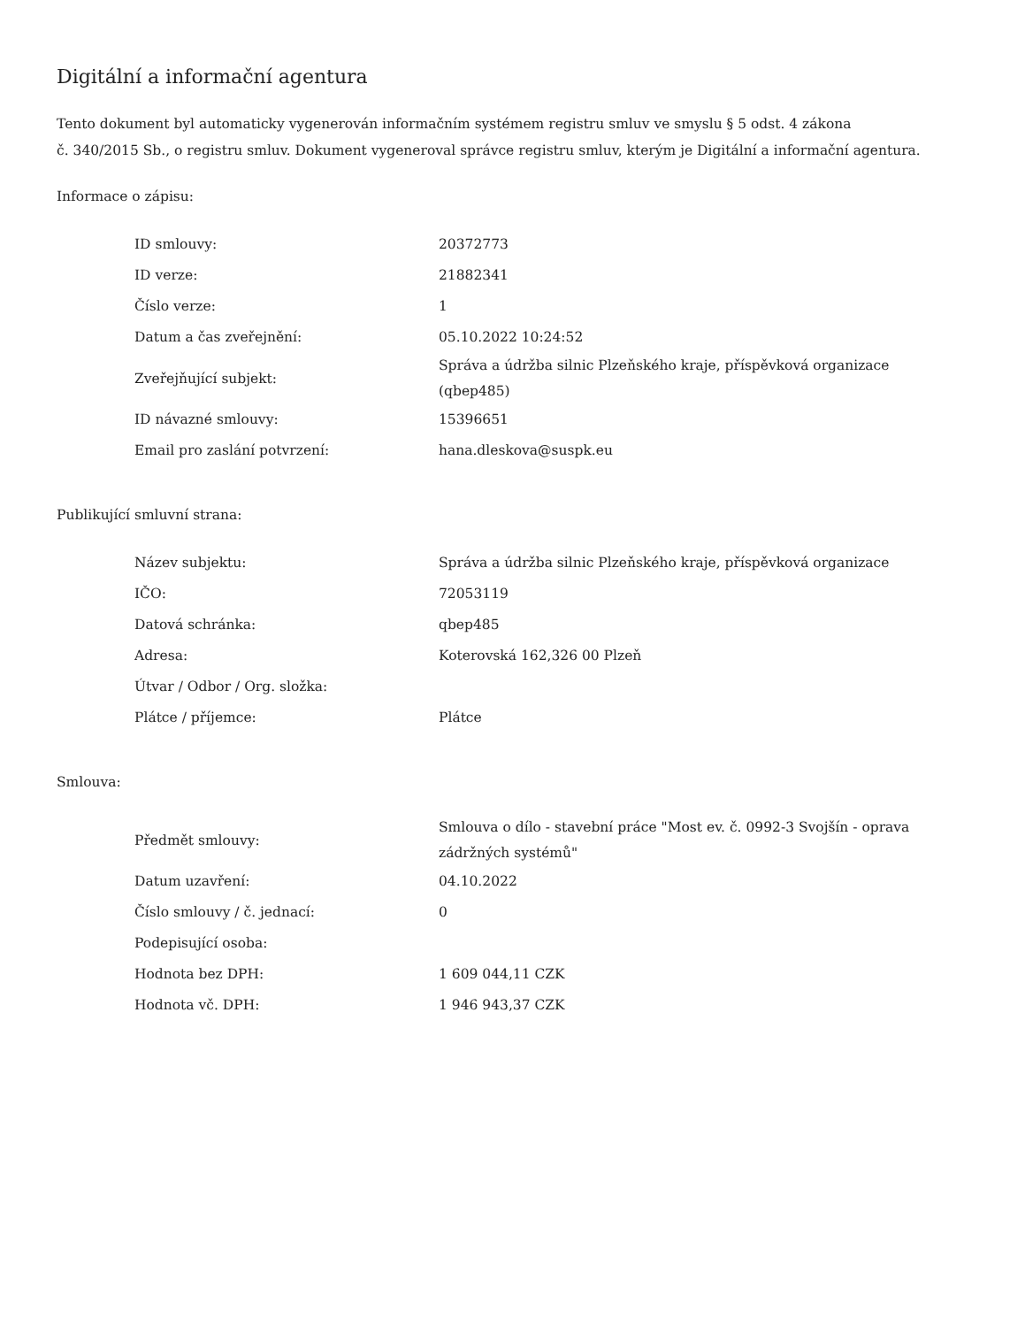Digitální a informační agentura
Tento dokument byl automaticky vygenerován informačním systémem registru smluv ve smyslu § 5 odst. 4 zákona
č. 340/2015 Sb., o registru smluv. Dokument vygeneroval správce registru smluv, kterým je Digitální a informační agentura.
Informace o zápisu:
| ID smlouvy: | 20372773 |
| ID verze: | 21882341 |
| Číslo verze: | 1 |
| Datum a čas zveřejnění: | 05.10.2022 10:24:52 |
| Zveřejňující subjekt: | Správa a údržba silnic Plzeňského kraje, příspěvková organizace (qbep485) |
| ID návazné smlouvy: | 15396651 |
| Email pro zaslání potvrzení: | hana.dleskova@suspk.eu |
Publikující smluvní strana:
| Název subjektu: | Správa a údržba silnic Plzeňského kraje, příspěvková organizace |
| IČO: | 72053119 |
| Datová schránka: | qbep485 |
| Adresa: | Koterovská 162,326 00 Plzeň |
| Útvar / Odbor / Org. složka: | |
| Plátce / příjemce: | Plátce |
Smlouva:
| Předmět smlouvy: | Smlouva o dílo - stavební práce "Most ev. č. 0992-3 Svojšín - oprava zádržných systémů" |
| Datum uzavření: | 04.10.2022 |
| Číslo smlouvy / č. jednací: | 0 |
| Podepisující osoba: | |
| Hodnota bez DPH: | 1 609 044,11 CZK |
| Hodnota vč. DPH: | 1 946 943,37 CZK |